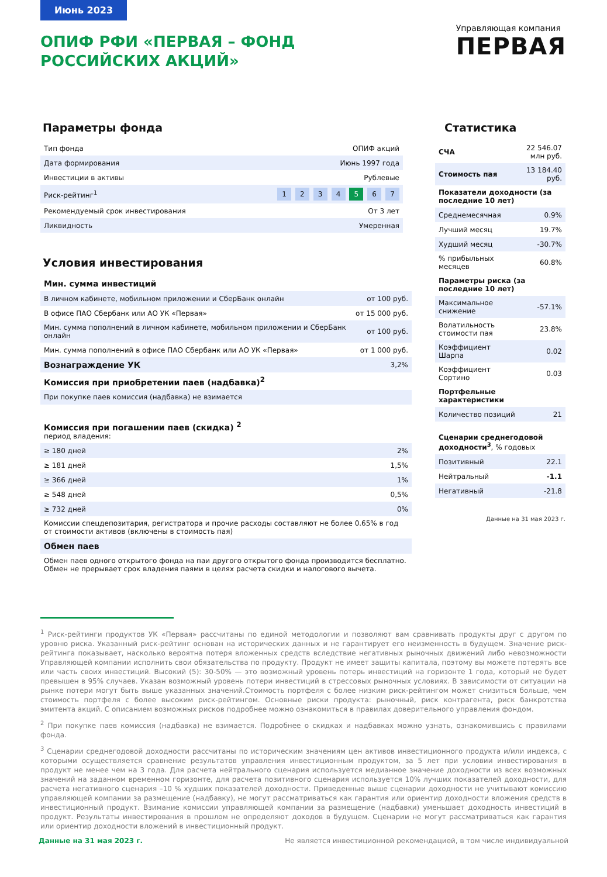Июнь 2023
Управляющая компания
ПЕРВАЯ
ОПИФ РФИ «ПЕРВАЯ – ФОНД РОССИЙСКИХ АКЦИЙ»
Параметры фонда
| Тип фонда | ОПИФ акций |
| Дата формирования | Июнь 1997 года |
| Инвестиции в активы | Рублевые |
| Риск-рейтинг<sup>1</sup> | 1 2 3 4 5 6 7 |
| Рекомендуемый срок инвестирования | От 3 лет |
| Ликвидность | Умеренная |
Условия инвестирования
| Мин. сумма инвестиций | |
| В личном кабинете, мобильном приложении и СберБанк онлайн | от 100 руб. |
| В офисе ПАО Сбербанк или АО УК «Первая» | от 15 000 руб. |
| Мин. сумма пополнений в личном кабинете, мобильном приложении и СберБанк онлайн | от 100 руб. |
| Мин. сумма пополнений в офисе ПАО Сбербанк или АО УК «Первая» | от 1 000 руб. |
| Вознаграждение УК | 3,2% |
| Комиссия при приобретении паев (надбавка)<sup>2</sup> | |
| При покупке паев комиссия (надбавка) не взимается | |
| Комиссия при погашении паев (скидка) <sup>2</sup> период владения: | |
| ≥ 180 дней | 2% |
| ≥ 181 дней | 1,5% |
| ≥ 366 дней | 1% |
| ≥ 548 дней | 0,5% |
| ≥ 732 дней | 0% |
| Комиссии спецдепозитария, регистратора и прочие расходы составляют не более 0.65% в год от стоимости активов (включены в стоимость пая) | |
| Обмен паев | |
| Обмен паев одного открытого фонда на паи другого открытого фонда производится бесплатно. Обмен не прерывает срок владения паями в целях расчета скидки и налогового вычета. | |
Статистика
| СЧА | 22 546.07 млн руб. |
| Стоимость пая | 13 184.40 руб. |
| Показатели доходности (за последние 10 лет) | |
| Среднемесячная | 0.9% |
| Лучший месяц | 19.7% |
| Худший месяц | -30.7% |
| % прибыльных месяцев | 60.8% |
| Параметры риска (за последние 10 лет) | |
| Максимальное снижение | -57.1% |
| Волатильность стоимости пая | 23.8% |
| Коэффициент Шарпа | 0.02 |
| Коэффициент Сортино | 0.03 |
| Портфельные характеристики | |
| Количество позиций | 21 |
| Сценарии среднегодовой доходности<sup>3</sup> , % годовых | |
| Позитивный | 22.1 |
| Нейтральный | -1.1 |
| Негативный | -21.8 |
Данные на 31 мая 2023 г.
<sup>1</sup> Риск-рейтинги продуктов УК «Первая» рассчитаны по единой методологии и позволяют вам сравнивать продукты друг с другом по уровню риска. Указанный риск-рейтинг основан на исторических данных и не гарантирует его неизменность в будущем. Значение риск-рейтинга показывает, насколько вероятна потеря вложенных средств вследствие негативных рыночных движений либо невозможности Управляющей компании исполнить свои обязательства по продукту. Продукт не имеет защиты капитала, поэтому вы можете потерять все или часть своих инвестиций. Высокий (5): 30-50% — это возможный уровень потерь инвестиций на горизонте 1 года, который не будет превышен в 95% случаев. Указан возможный уровень потери инвестиций в стрессовых рыночных условиях. В зависимости от ситуации на рынке потери могут быть выше указанных значений.Стоимость портфеля с более низким риск-рейтингом может снизиться больше, чем стоимость портфеля с более высоким риск-рейтингом. Основные риски продукта: рыночный, риск контрагента, риск банкротства эмитента акций. С описанием возможных рисков подробнее можно ознакомиться в правилах доверительного управления фондом.
<sup>2</sup> При покупке паев комиссия (надбавка) не взимается. Подробнее о скидках и надбавках можно узнать, ознакомившись с правилами фонда.
<sup>3</sup> Сценарии среднегодовой доходности рассчитаны по историческим значениям цен активов инвестиционного продукта и/или индекса, с которыми осуществляется сравнение результатов управления инвестиционным продуктом, за 5 лет при условии инвестирования в продукт не менее чем на 3 года. Для расчета нейтрального сценария используется медианное значение доходности из всех возможных значений на заданном временном горизонте, для расчета позитивного сценария используется 10% лучших показателей доходности, для расчета негативного сценария –10 % худших показателей доходности. Приведенные выше сценарии доходности не учитывают комиссию управляющей компании за размещение (надбавку), не могут рассматриваться как гарантия или ориентир доходности вложения средств в инвестиционный продукт. Взимание комиссии управляющей компании за размещение (надбавки) уменьшает доходность инвестиций в продукт. Результаты инвестирования в прошлом не определяют доходов в будущем. Сценарии не могут рассматриваться как гарантия или ориентир доходности вложений в инвестиционный продукт.
Данные на 31 мая 2023 г. Не является инвестиционной рекомендацией, в том числе индивидуальной